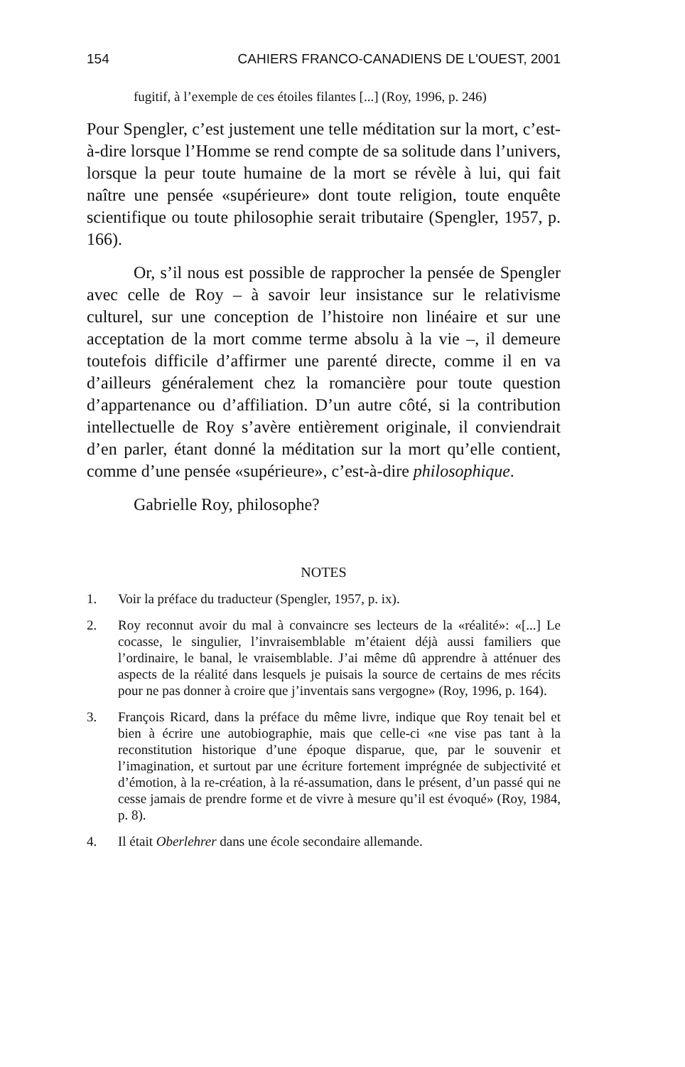154 CAHIERS FRANCO-CANADIENS DE L'OUEST, 2001
fugitif, à l’exemple de ces étoiles filantes [...] (Roy, 1996, p. 246)
Pour Spengler, c’est justement une telle méditation sur la mort, c’est-à-dire lorsque l’Homme se rend compte de sa solitude dans l’univers, lorsque la peur toute humaine de la mort se révèle à lui, qui fait naître une pensée «supérieure» dont toute religion, toute enquête scientifique ou toute philosophie serait tributaire (Spengler, 1957, p. 166).
Or, s’il nous est possible de rapprocher la pensée de Spengler avec celle de Roy – à savoir leur insistance sur le relativisme culturel, sur une conception de l’histoire non linéaire et sur une acceptation de la mort comme terme absolu à la vie –, il demeure toutefois difficile d’affirmer une parenté directe, comme il en va d’ailleurs généralement chez la romancière pour toute question d’appartenance ou d’affiliation. D’un autre côté, si la contribution intellectuelle de Roy s’avère entièrement originale, il conviendrait d’en parler, étant donné la méditation sur la mort qu’elle contient, comme d’une pensée «supérieure», c’est-à-dire philosophique.
Gabrielle Roy, philosophe?
NOTES
1. Voir la préface du traducteur (Spengler, 1957, p. ix).
2. Roy reconnut avoir du mal à convaincre ses lecteurs de la «réalité»: «[...] Le cocasse, le singulier, l’invraisemblable m’étaient déjà aussi familiers que l’ordinaire, le banal, le vraisemblable. J’ai même dû apprendre à atténuer des aspects de la réalité dans lesquels je puisais la source de certains de mes récits pour ne pas donner à croire que j’inventais sans vergogne» (Roy, 1996, p. 164).
3. François Ricard, dans la préface du même livre, indique que Roy tenait bel et bien à écrire une autobiographie, mais que celle-ci «ne vise pas tant à la reconstitution historique d’une époque disparue, que, par le souvenir et l’imagination, et surtout par une écriture fortement imprégnée de subjectivité et d’émotion, à la re-création, à la ré-assumation, dans le présent, d’un passé qui ne cesse jamais de prendre forme et de vivre à mesure qu’il est évoqué» (Roy, 1984, p. 8).
4. Il était Oberlehrer dans une école secondaire allemande.